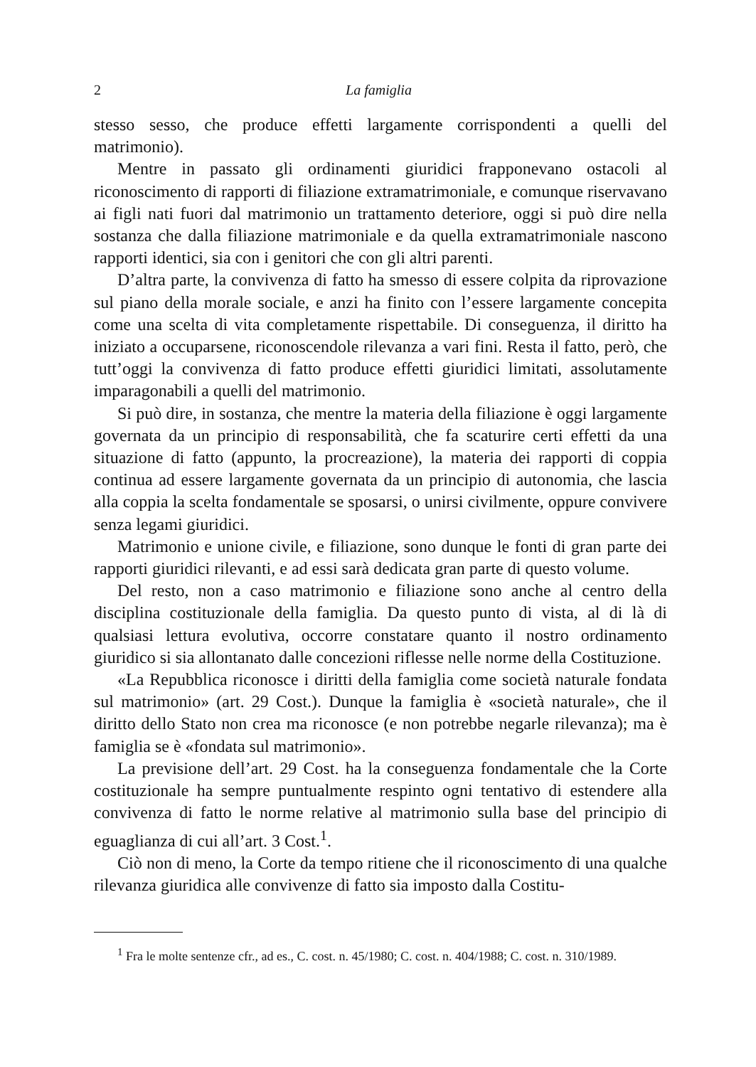2 La famiglia
stesso sesso, che produce effetti largamente corrispondenti a quelli del matrimonio).
Mentre in passato gli ordinamenti giuridici frapponevano ostacoli al riconoscimento di rapporti di filiazione extramatrimoniale, e comunque riservavano ai figli nati fuori dal matrimonio un trattamento deteriore, oggi si può dire nella sostanza che dalla filiazione matrimoniale e da quella extramatrimoniale nascono rapporti identici, sia con i genitori che con gli altri parenti.
D’altra parte, la convivenza di fatto ha smesso di essere colpita da riprovazione sul piano della morale sociale, e anzi ha finito con l’essere largamente concepita come una scelta di vita completamente rispettabile. Di conseguenza, il diritto ha iniziato a occuparsene, riconoscendole rilevanza a vari fini. Resta il fatto, però, che tutt’oggi la convivenza di fatto produce effetti giuridici limitati, assolutamente imparagonabili a quelli del matrimonio.
Si può dire, in sostanza, che mentre la materia della filiazione è oggi largamente governata da un principio di responsabilità, che fa scaturire certi effetti da una situazione di fatto (appunto, la procreazione), la materia dei rapporti di coppia continua ad essere largamente governata da un principio di autonomia, che lascia alla coppia la scelta fondamentale se sposarsi, o unirsi civilmente, oppure convivere senza legami giuridici.
Matrimonio e unione civile, e filiazione, sono dunque le fonti di gran parte dei rapporti giuridici rilevanti, e ad essi sarà dedicata gran parte di questo volume.
Del resto, non a caso matrimonio e filiazione sono anche al centro della disciplina costituzionale della famiglia. Da questo punto di vista, al di là di qualsiasi lettura evolutiva, occorre constatare quanto il nostro ordinamento giuridico si sia allontanato dalle concezioni riflesse nelle norme della Costituzione.
«La Repubblica riconosce i diritti della famiglia come società naturale fondata sul matrimonio» (art. 29 Cost.). Dunque la famiglia è «società naturale», che il diritto dello Stato non crea ma riconosce (e non potrebbe negarle rilevanza); ma è famiglia se è «fondata sul matrimonio».
La previsione dell’art. 29 Cost. ha la conseguenza fondamentale che la Corte costituzionale ha sempre puntualmente respinto ogni tentativo di estendere alla convivenza di fatto le norme relative al matrimonio sulla base del principio di eguaglianza di cui all’art. 3 Cost.<sup>1</sup>.
Ciò non di meno, la Corte da tempo ritiene che il riconoscimento di una qualche rilevanza giuridica alle convivenze di fatto sia imposto dalla Costitu-
<sup>1</sup> Fra le molte sentenze cfr., ad es., C. cost. n. 45/1980; C. cost. n. 404/1988; C. cost. n. 310/1989.